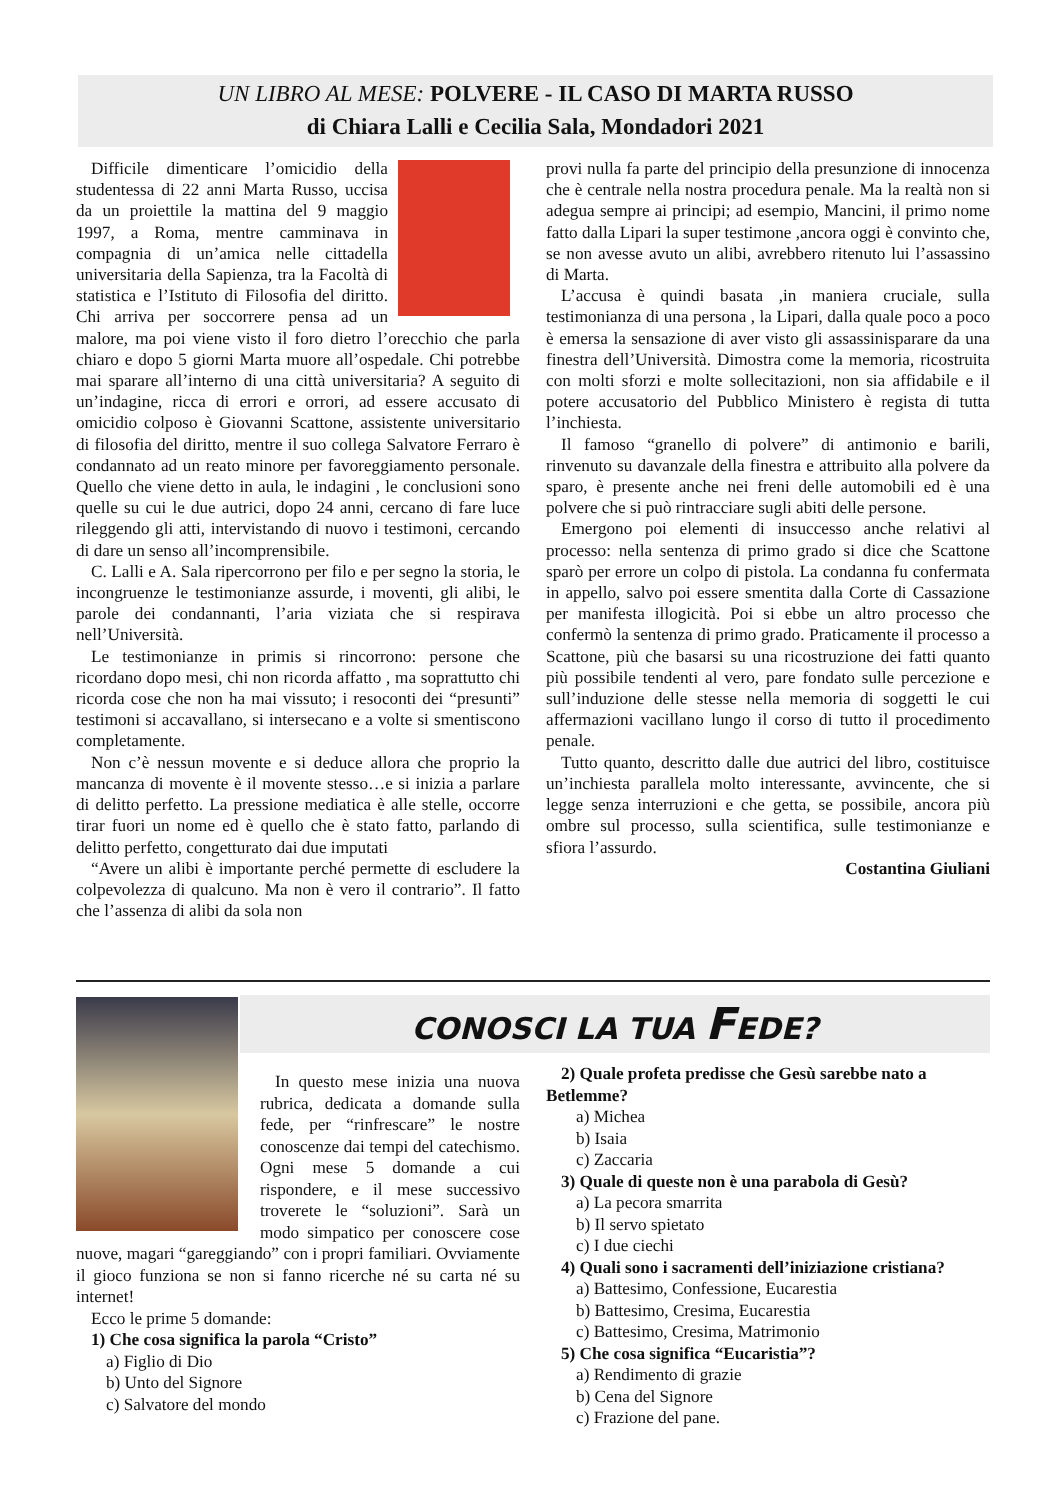UN LIBRO AL MESE: POLVERE - IL CASO DI MARTA RUSSO
di Chiara Lalli e Cecilia Sala, Mondadori 2021
Difficile dimenticare l’omicidio della studentessa di 22 anni Marta Russo, uccisa da un proiettile la mattina del 9 maggio 1997, a Roma, mentre camminava in compagnia di un’amica nelle cittadella universitaria della Sapienza, tra la Facoltà di statistica e l’Istituto di Filosofia del diritto. Chi arriva per soccorrere pensa ad un malore, ma poi viene visto il foro dietro l’orecchio che parla chiaro e dopo 5 giorni Marta muore all’ospedale. Chi potrebbe mai sparare all’interno di una città universitaria? A seguito di un’indagine, ricca di errori e orrori, ad essere accusato di omicidio colposo è Giovanni Scattone, assistente universitario di filosofia del diritto, mentre il suo collega Salvatore Ferraro è condannato ad un reato minore per favoreggiamento personale. Quello che viene detto in aula, le indagini , le conclusioni sono quelle su cui le due autrici, dopo 24 anni, cercano di fare luce rileggendo gli atti, intervistando di nuovo i testimoni, cercando di dare un senso all’incomprensibile.
C. Lalli e A. Sala ripercorrono per filo e per segno la storia, le incongruenze le testimonianze assurde, i moventi, gli alibi, le parole dei condannanti, l’aria viziata che si respirava nell’Università.
Le testimonianze in primis si rincorrono: persone che ricordano dopo mesi, chi non ricorda affatto , ma soprattutto chi ricorda cose che non ha mai vissuto; i resoconti dei “presunti” testimoni si accavallano, si intersecano e a volte si smentiscono completamente.
Non c’è nessun movente e si deduce allora che proprio la mancanza di movente è il movente stesso…e si inizia a parlare di delitto perfetto. La pressione mediatica è alle stelle, occorre tirar fuori un nome ed è quello che è stato fatto, parlando di delitto perfetto, congetturato dai due imputati
“Avere un alibi è importante perché permette di escludere la colpevolezza di qualcuno. Ma non è vero il contrario”. Il fatto che l’assenza di alibi da sola non
provi nulla fa parte del principio della presunzione di innocenza che è centrale nella nostra procedura penale. Ma la realtà non si adegua sempre ai principi; ad esempio, Mancini, il primo nome fatto dalla Lipari la super testimone ,ancora oggi è convinto che, se non avesse avuto un alibi, avrebbero ritenuto lui l’assassino di Marta.
L’accusa è quindi basata ,in maniera cruciale, sulla testimonianza di una persona , la Lipari, dalla quale poco a poco è emersa la sensazione di aver visto gli assassinisparare da una finestra dell’Università. Dimostra come la memoria, ricostruita con molti sforzi e molte sollecitazioni, non sia affidabile e il potere accusatorio del Pubblico Ministero è regista di tutta l’inchiesta.
Il famoso “granello di polvere” di antimonio e barili, rinvenuto su davanzale della finestra e attribuito alla polvere da sparo, è presente anche nei freni delle automobili ed è una polvere che si può rintracciare sugli abiti delle persone.
Emergono poi elementi di insuccesso anche relativi al processo: nella sentenza di primo grado si dice che Scattone sparò per errore un colpo di pistola. La condanna fu confermata in appello, salvo poi essere smentita dalla Corte di Cassazione per manifesta illogicità. Poi si ebbe un altro processo che confermò la sentenza di primo grado. Praticamente il processo a Scattone, più che basarsi su una ricostruzione dei fatti quanto più possibile tendenti al vero, pare fondato sulle percezione e sull’induzione delle stesse nella memoria di soggetti le cui affermazioni vacillano lungo il corso di tutto il procedimento penale.
Tutto quanto, descritto dalle due autrici del libro, costituisce un’inchiesta parallela molto interessante, avvincente, che si legge senza interruzioni e che getta, se possibile, ancora più ombre sul processo, sulla scientifica, sulle testimonianze e sfiora l’assurdo.
Costantina Giuliani
CONOSCI LA TUA FEDE?
In questo mese inizia una nuova rubrica, dedicata a domande sulla fede, per “rinfrescare” le nostre conoscenze dai tempi del catechismo. Ogni mese 5 domande a cui rispondere, e il mese successivo troverete le “soluzioni”. Sarà un modo simpatico per conoscere cose nuove, magari “gareggiando” con i propri familiari. Ovviamente il gioco funziona se non si fanno ricerche né su carta né su internet!
Ecco le prime 5 domande:
1) Che cosa significa la parola “Cristo”
a) Figlio di Dio
b) Unto del Signore
c) Salvatore del mondo
2) Quale profeta predisse che Gesù sarebbe nato a Betlemme?
a) Michea
b) Isaia
c) Zaccaria
3) Quale di queste non è una parabola di Gesù?
a) La pecora smarrita
b) Il servo spietato
c) I due ciechi
4) Quali sono i sacramenti dell’iniziazione cristiana?
a) Battesimo, Confessione, Eucarestia
b) Battesimo, Cresima, Eucarestia
c) Battesimo, Cresima, Matrimonio
5) Che cosa significa “Eucaristia”?
a) Rendimento di grazie
b) Cena del Signore
c) Frazione del pane.